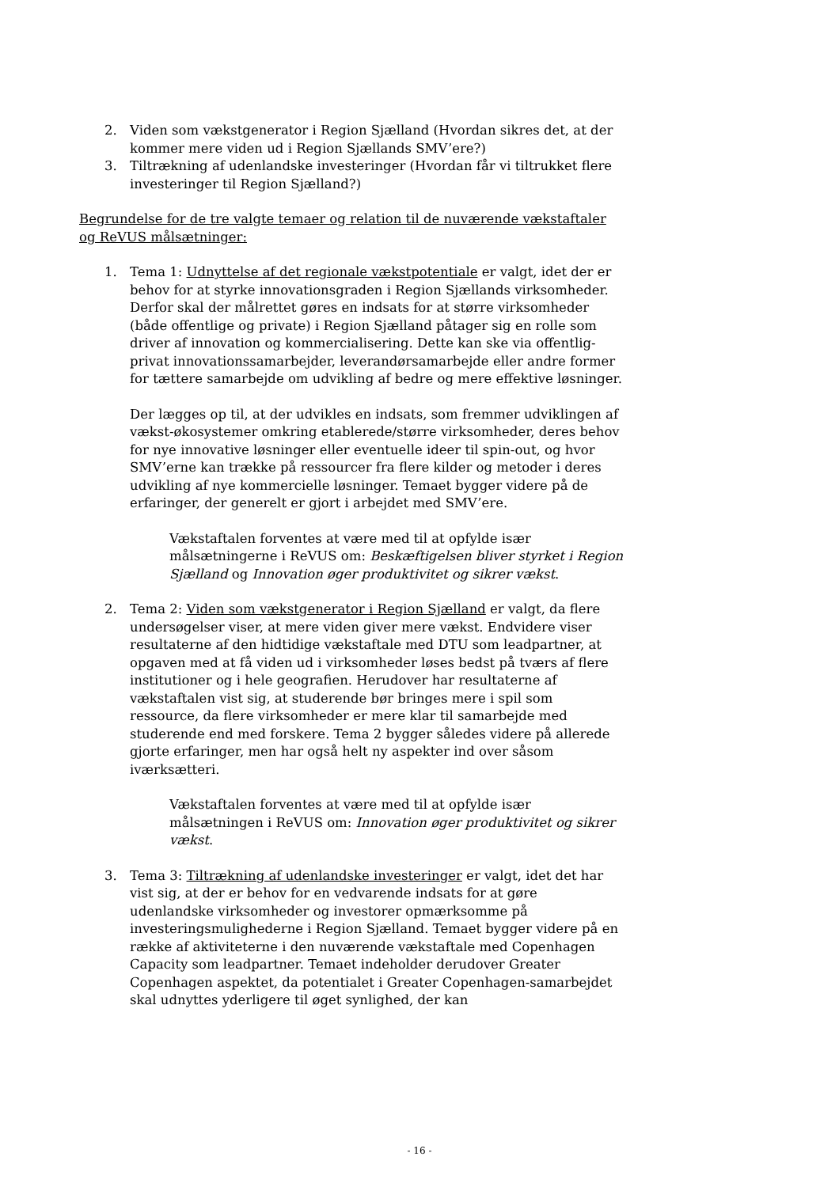2. Viden som vækstgenerator i Region Sjælland (Hvordan sikres det, at der kommer mere viden ud i Region Sjællands SMV’ere?)
3. Tiltrækning af udenlandske investeringer (Hvordan får vi tiltrukket flere investeringer til Region Sjælland?)
Begrundelse for de tre valgte temaer og relation til de nuværende vækstaftaler og ReVUS målsætninger:
1. Tema 1: Udnyttelse af det regionale vækstpotentiale er valgt, idet der er behov for at styrke innovationsgraden i Region Sjællands virksomheder. Derfor skal der målrettet gøres en indsats for at større virksomheder (både offentlige og private) i Region Sjælland påtager sig en rolle som driver af innovation og kommercialisering. Dette kan ske via offentlig-privat innovationssamarbejder, leverandørsamarbejde eller andre former for tættere samarbejde om udvikling af bedre og mere effektive løsninger.
Der lægges op til, at der udvikles en indsats, som fremmer udviklingen af vækst-økosystemer omkring etablerede/større virksomheder, deres behov for nye innovative løsninger eller eventuelle ideer til spin-out, og hvor SMV’erne kan trække på ressourcer fra flere kilder og metoder i deres udvikling af nye kommercielle løsninger. Temaet bygger videre på de erfaringer, der generelt er gjort i arbejdet med SMV’ere.
Vækstaftalen forventes at være med til at opfylde især målsætningerne i ReVUS om: Beskæftigelsen bliver styrket i Region Sjælland og Innovation øger produktivitet og sikrer vækst.
2. Tema 2: Viden som vækstgenerator i Region Sjælland er valgt, da flere undersøgelser viser, at mere viden giver mere vækst. Endvidere viser resultaterne af den hidtidige vækstaftale med DTU som leadpartner, at opgaven med at få viden ud i virksomheder løses bedst på tværs af flere institutioner og i hele geografien. Herudover har resultaterne af vækstaftalen vist sig, at studerende bør bringes mere i spil som ressource, da flere virksomheder er mere klar til samarbejde med studerende end med forskere. Tema 2 bygger således videre på allerede gjorte erfaringer, men har også helt ny aspekter ind over såsom iværksætteri.
Vækstaftalen forventes at være med til at opfylde især målsætningen i ReVUS om: Innovation øger produktivitet og sikrer vækst.
3. Tema 3: Tiltrækning af udenlandske investeringer er valgt, idet det har vist sig, at der er behov for en vedvarende indsats for at gøre udenlandske virksomheder og investorer opmærksomme på investeringsmulighederne i Region Sjælland. Temaet bygger videre på en række af aktiviteterne i den nuværende vækstaftale med Copenhagen Capacity som leadpartner. Temaet indeholder derudover Greater Copenhagen aspektet, da potentialet i Greater Copenhagen-samarbejdet skal udnyttes yderligere til øget synlighed, der kan
- 16 -